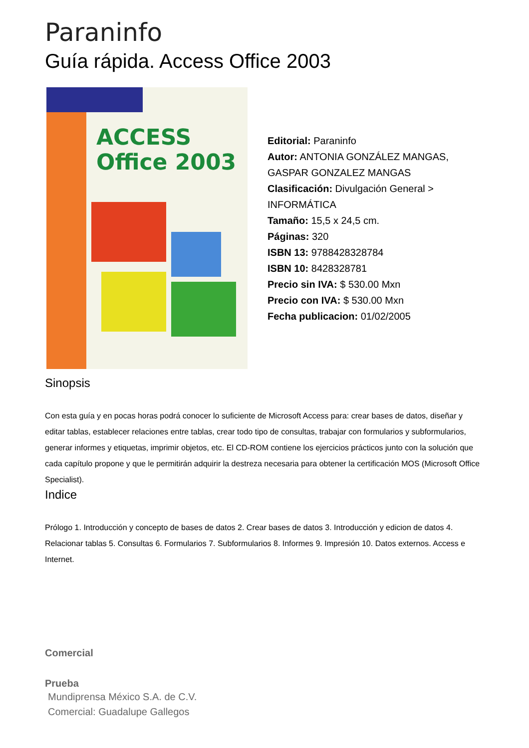Paraninfo
Guía rápida. Access Office 2003
ACCESS
Office 2003
Editorial: Paraninfo
Autor: ANTONIA GONZÁLEZ MANGAS, GASPAR GONZALEZ MANGAS
Clasificación: Divulgación General > INFORMÁTICA
Tamaño: 15,5 x 24,5 cm.
Páginas: 320
ISBN 13: 9788428328784
ISBN 10: 8428328781
Precio sin IVA: $ 530.00 Mxn
Precio con IVA: $ 530.00 Mxn
Fecha publicacion: 01/02/2005
Sinopsis
Con esta guía y en pocas horas podrá conocer lo suficiente de Microsoft Access para: crear bases de datos, diseñar y editar tablas, establecer relaciones entre tablas, crear todo tipo de consultas, trabajar con formularios y subformularios, generar informes y etiquetas, imprimir objetos, etc. El CD-ROM contiene los ejercicios prácticos junto con la solución que cada capítulo propone y que le permitirán adquirir la destreza necesaria para obtener la certificación MOS (Microsoft Office Specialist).
Indice
Prólogo 1. Introducción y concepto de bases de datos 2. Crear bases de datos 3. Introducción y edicion de datos 4. Relacionar tablas 5. Consultas 6. Formularios 7. Subformularios 8. Informes 9. Impresión 10. Datos externos. Access e Internet.
Comercial
Prueba
Mundiprensa México S.A. de C.V.
Comercial: Guadalupe Gallegos